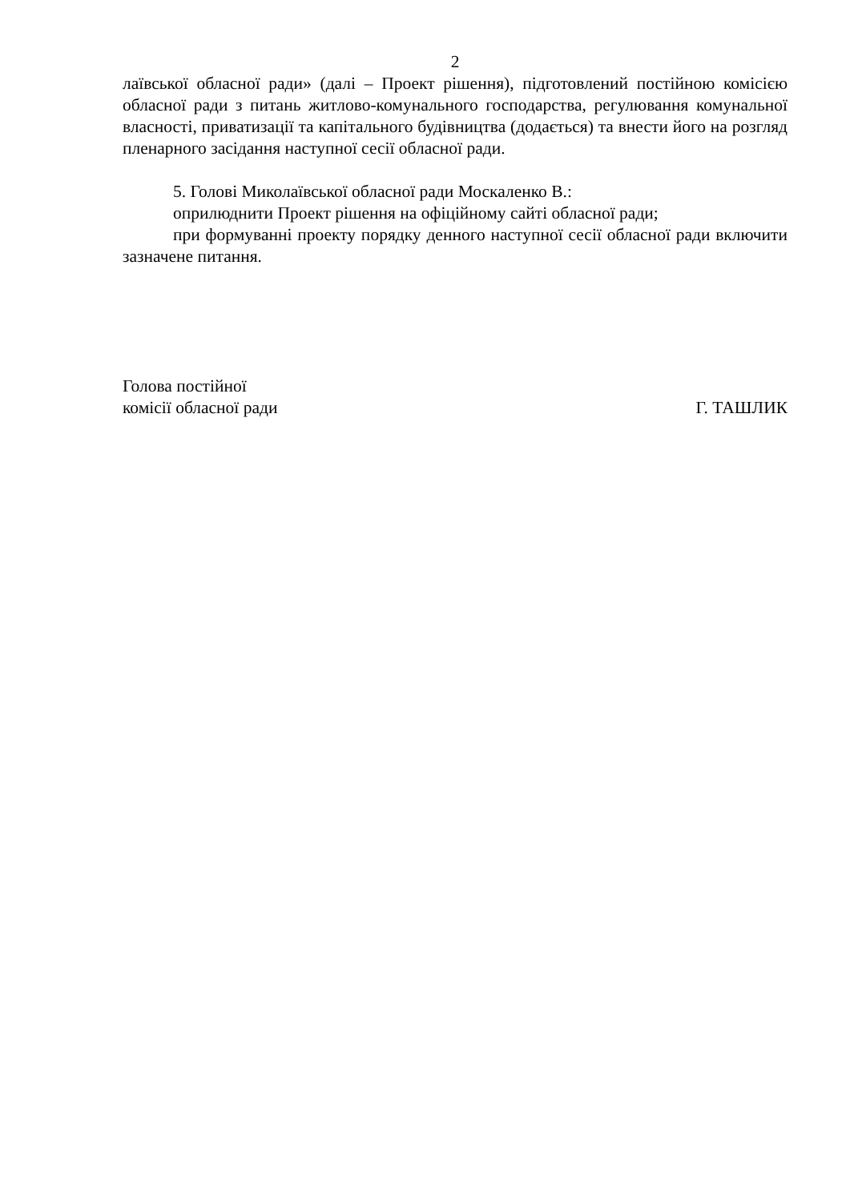2
лаївської обласної ради» (далі – Проект рішення), підготовлений постійною комісією обласної ради з питань житлово-комунального господарства, регулювання комунальної власності, приватизації та капітального будівництва (додається) та внести його на розгляд пленарного засідання наступної сесії обласної ради.
5. Голові Миколаївської обласної ради Москаленко В.:
оприлюднити Проект рішення на офіційному сайті обласної ради;
при формуванні проекту порядку денного наступної сесії обласної ради включити зазначене питання.
Голова постійної
комісії обласної ради
Г. ТАШЛИК